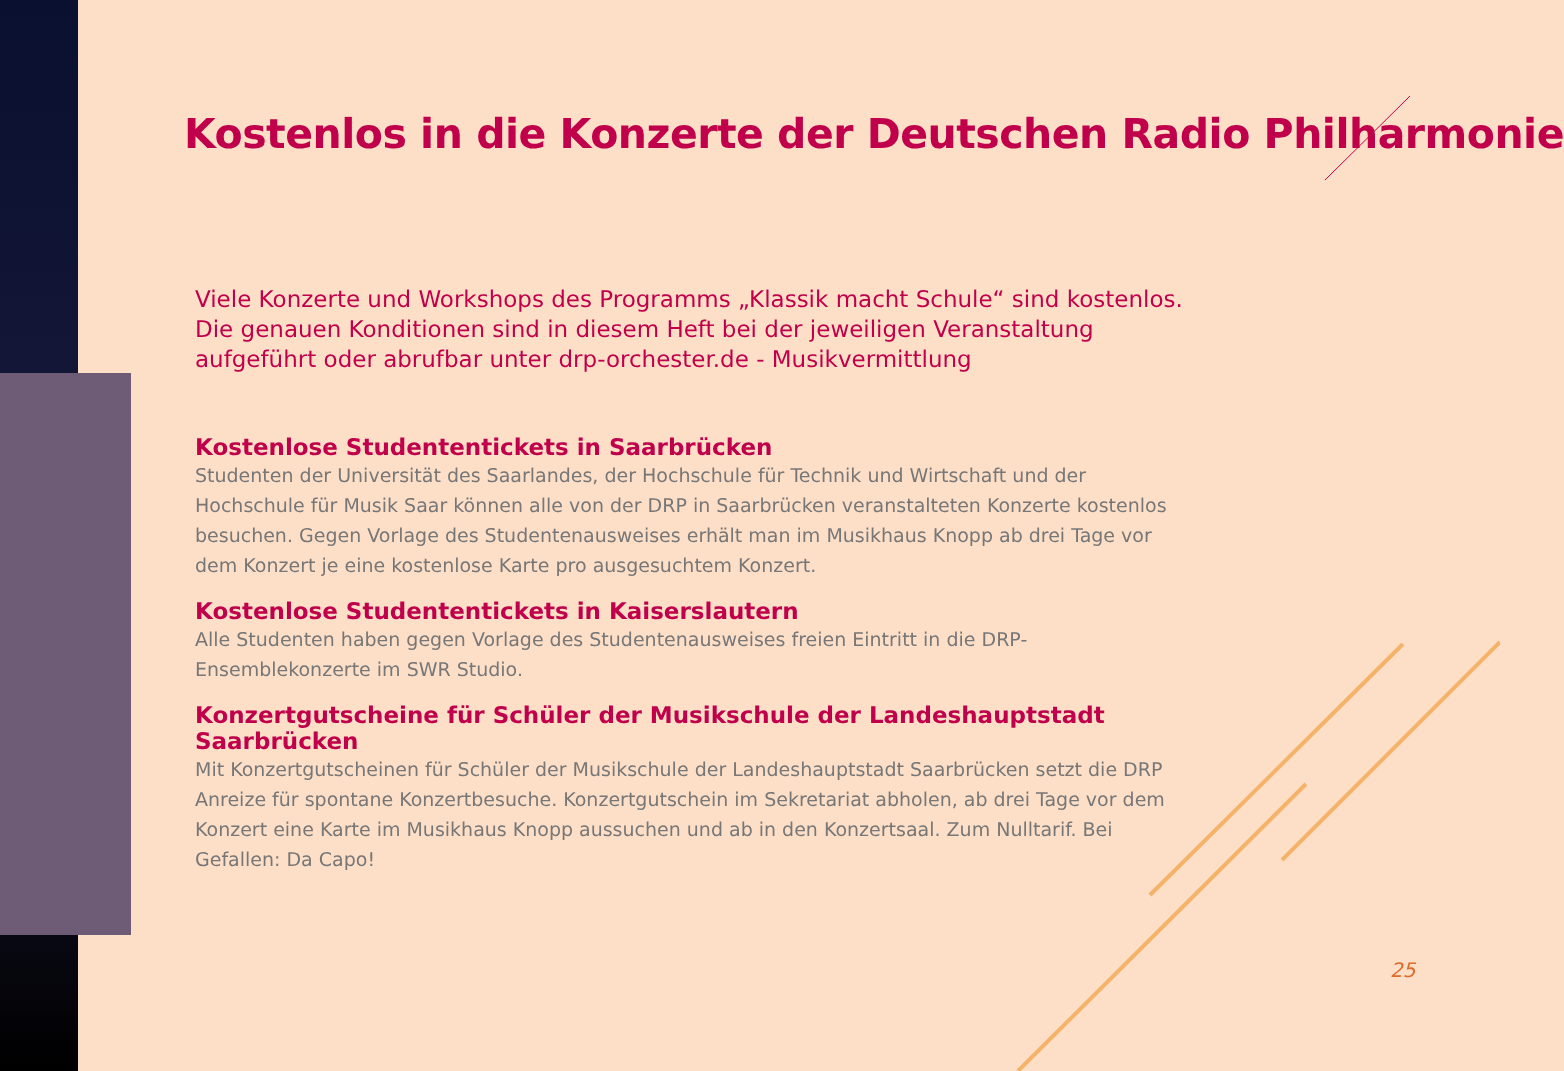Kostenlos in die Konzerte der Deutschen Radio Philharmonie
Viele Konzerte und Workshops des Programms „Klassik macht Schule“ sind kostenlos. Die genauen Konditionen sind in diesem Heft bei der jeweiligen Veranstaltung aufgeführt oder abrufbar unter drp-orchester.de - Musikvermittlung
Kostenlose Studententickets in Saarbrücken
Studenten der Universität des Saarlandes, der Hochschule für Technik und Wirtschaft und der Hochschule für Musik Saar können alle von der DRP in Saarbrücken veranstalteten Konzerte kostenlos besuchen. Gegen Vorlage des Studentenausweises erhält man im Musikhaus Knopp ab drei Tage vor dem Konzert je eine kostenlose Karte pro ausgesuchtem Konzert.
Kostenlose Studententickets in Kaiserslautern
Alle Studenten haben gegen Vorlage des Studentenausweises freien Eintritt in die DRP-Ensemblekonzerte im SWR Studio.
Konzertgutscheine für Schüler der Musikschule der Landeshauptstadt Saarbrücken
Mit Konzertgutscheinen für Schüler der Musikschule der Landeshauptstadt Saarbrücken setzt die DRP Anreize für spontane Konzertbesuche. Konzertgutschein im Sekretariat abholen, ab drei Tage vor dem Konzert eine Karte im Musikhaus Knopp aussuchen und ab in den Konzertsaal. Zum Nulltarif. Bei Gefallen: Da Capo!
25